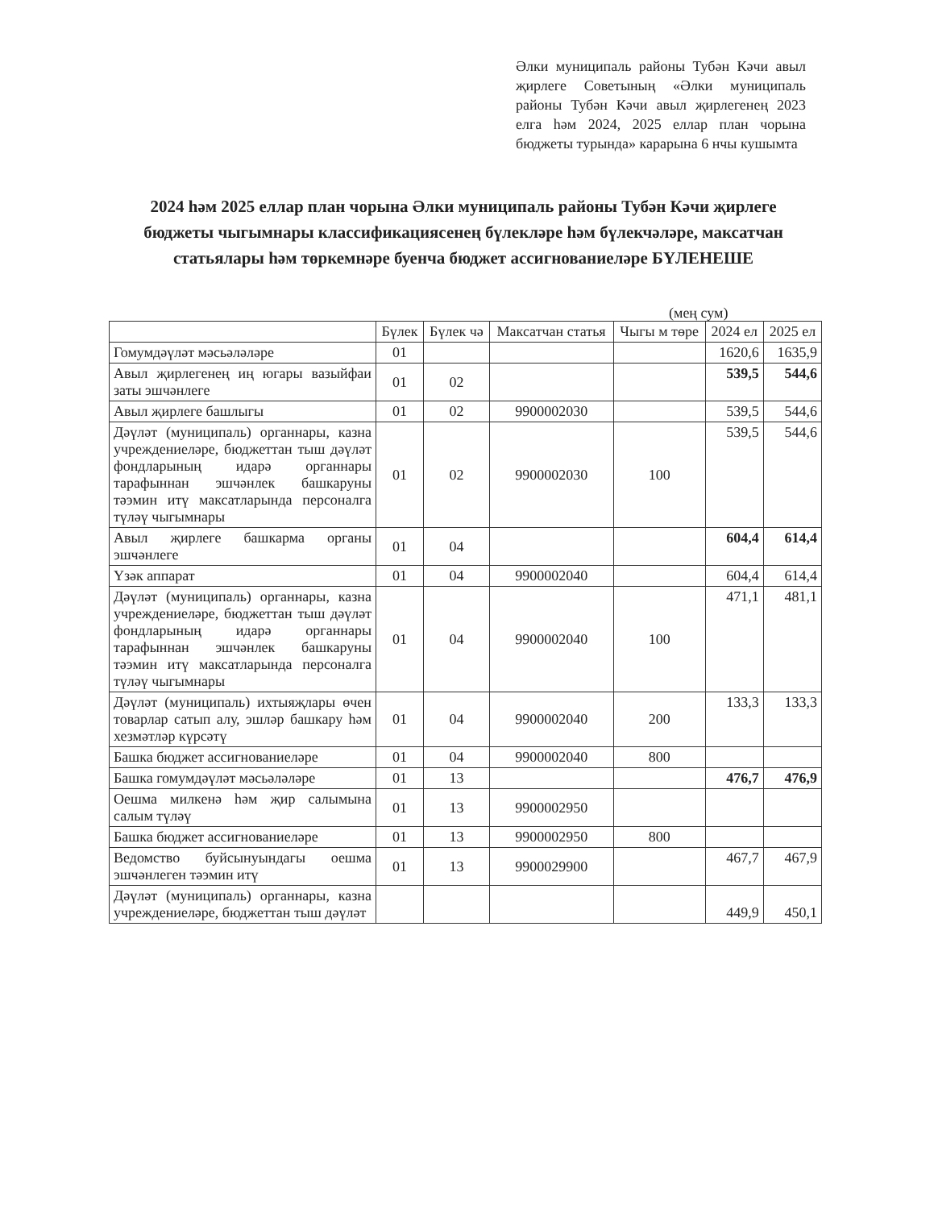Әлки муниципаль районы Тубән Кәчи авыл җирлеге Советының «Әлки муниципаль районы Тубән Кәчи авыл җирлегенең 2023 елга һәм 2024, 2025 еллар план чорына бюджеты турында» карарына 6 нчы кушымта
2024 һәм 2025 еллар план чорына Әлки муниципаль районы Тубән Кәчи җирлеге бюджеты чыгымнары классификациясенең бүлекләре һәм бүлекчәләре, максатчан статьялары һәм төркемнәре буенча бюджет ассигнованиеләре БҮЛЕНЕШЕ
(мең сум)
| | Бүлек | Бүлек чә | Максатчан статья | Чыгы м төре | 2024 ел | 2025 ел |
| --- | --- | --- | --- | --- | --- | --- |
| Гомумдәүләт мәсьәләләре | 01 | | | | 1620,6 | 1635,9 |
| Авыл җирлегенең иң югары вазыйфаи заты эшчәнлеге | 01 | 02 | | | 539,5 | 544,6 |
| Авыл җирлеге башлыгы | 01 | 02 | 9900002030 | | 539,5 | 544,6 |
| Дәүләт (муниципаль) органнары, казна учреждениеләре, бюджеттан тыш дәүләт фондларының идарә органнары тарафыннан эшчәнлек башкаруны тәэмин итү максатларында персоналга түләү чыгымнары | 01 | 02 | 9900002030 | 100 | 539,5 | 544,6 |
| Авыл җирлеге башкарма органы эшчәнлеге | 01 | 04 | | | 604,4 | 614,4 |
| Үзәк аппарат | 01 | 04 | 9900002040 | | 604,4 | 614,4 |
| Дәүләт (муниципаль) органнары, казна учреждениеләре, бюджеттан тыш дәүләт фондларының идарә органнары тарафыннан эшчәнлек башкаруны тәэмин итү максатларында персоналга түләү чыгымнары | 01 | 04 | 9900002040 | 100 | 471,1 | 481,1 |
| Дәүләт (муниципаль) ихтыяҗлары өчен товарлар сатып алу, эшләр башкару һәм хезмәтләр күрсәтү | 01 | 04 | 9900002040 | 200 | 133,3 | 133,3 |
| Башка бюджет ассигнованиеләре | 01 | 04 | 9900002040 | 800 | | |
| Башка гомумдәүләт мәсьәләләре | 01 | 13 | | | 476,7 | 476,9 |
| Оешма милкенә һәм җир салымына салым түләү | 01 | 13 | 9900002950 | | | |
| Башка бюджет ассигнованиеләре | 01 | 13 | 9900002950 | 800 | | |
| Ведомство буйсынуындагы оешма эшчәнлеген тәэмин итү | 01 | 13 | 9900029900 | | 467,7 | 467,9 |
| Дәүләт (муниципаль) органнары, казна учреждениеләре, бюджеттан тыш дәүләт | | | | | 449,9 | 450,1 |